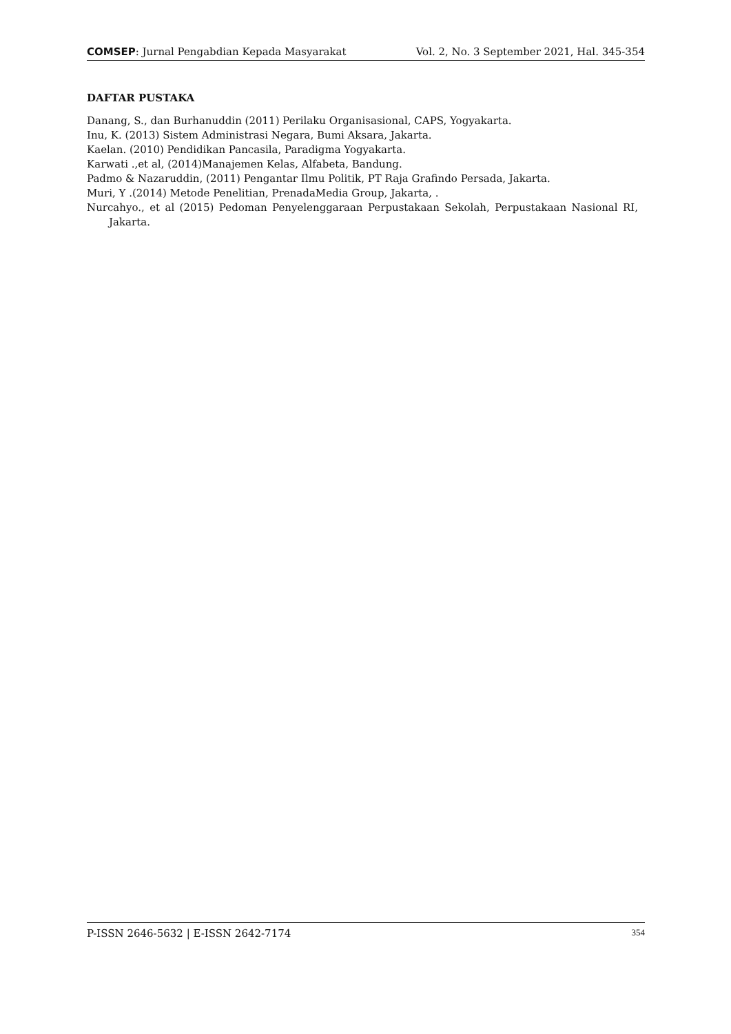COMSEP: Jurnal Pengabdian Kepada Masyarakat Vol. 2, No. 3 September 2021, Hal. 345-354
DAFTAR PUSTAKA
Danang, S., dan Burhanuddin (2011) Perilaku Organisasional, CAPS, Yogyakarta.
Inu, K. (2013) Sistem Administrasi Negara, Bumi Aksara, Jakarta.
Kaelan. (2010) Pendidikan Pancasila, Paradigma Yogyakarta.
Karwati .,et al, (2014)Manajemen Kelas, Alfabeta, Bandung.
Padmo & Nazaruddin, (2011) Pengantar Ilmu Politik, PT Raja Grafindo Persada, Jakarta.
Muri, Y .(2014) Metode Penelitian, PrenadaMedia Group, Jakarta, .
Nurcahyo., et al (2015) Pedoman Penyelenggaraan Perpustakaan Sekolah, Perpustakaan Nasional RI, Jakarta.
P-ISSN 2646-5632 | E-ISSN 2642-7174 354